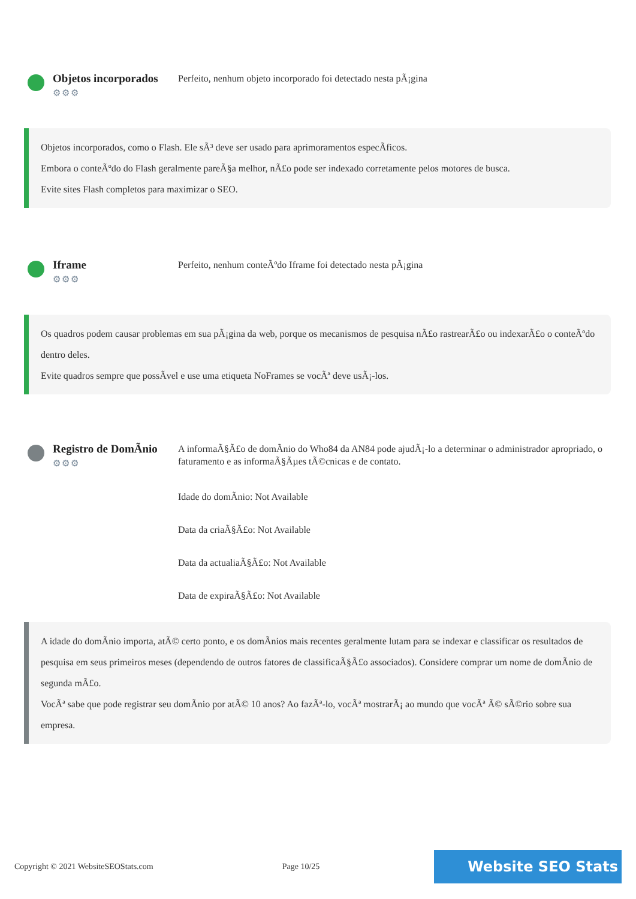Objetos incorporados
⚙⚙⚙
Perfeito, nenhum objeto incorporado foi detectado nesta pÃ¡gina
Objetos incorporados, como o Flash. Ele sÃ³ deve ser usado para aprimoramentos especÃficos.
Embora o conteÃºdo do Flash geralmente pareÃ§a melhor, nÃ£o pode ser indexado corretamente pelos motores de busca.
Evite sites Flash completos para maximizar o SEO.
Iframe
⚙⚙⚙
Perfeito, nenhum conteÃºdo Iframe foi detectado nesta pÃ¡gina
Os quadros podem causar problemas em sua pÃ¡gina da web, porque os mecanismos de pesquisa nÃ£o rastrearÃ£o ou indexarÃ£o o conteÃºdo dentro deles.
Evite quadros sempre que possÃvel e use uma etiqueta NoFrames se vocÃª deve usÃ¡-los.
Registro de DomÃnio
⚙⚙⚙
A informaÃ§Ã£o de domÃnio do Who84 da AN84 pode ajudÃ¡-lo a determinar o administrador apropriado, o faturamento e as informaÃ§Ãµes tÃ©cnicas e de contato.
Idade do domÃnio: Not Available
Data da criaÃ§Ã£o: Not Available
Data da actualiaÃ§Ã£o: Not Available
Data de expiraÃ§Ã£o: Not Available
A idade do domÃnio importa, atÃ© certo ponto, e os domÃnios mais recentes geralmente lutam para se indexar e classificar os resultados de pesquisa em seus primeiros meses (dependendo de outros fatores de classificaÃ§Ã£o associados). Considere comprar um nome de domÃnio de segunda mÃ£o.
VocÃª sabe que pode registrar seu domÃnio por atÃ© 10 anos? Ao fazÃª-lo, vocÃª mostrarÃ¡ ao mundo que vocÃª Ã© sÃ©rio sobre sua empresa.
Copyright © 2021 WebsiteSEOStats.com Page 10/25 Website SEO Stats